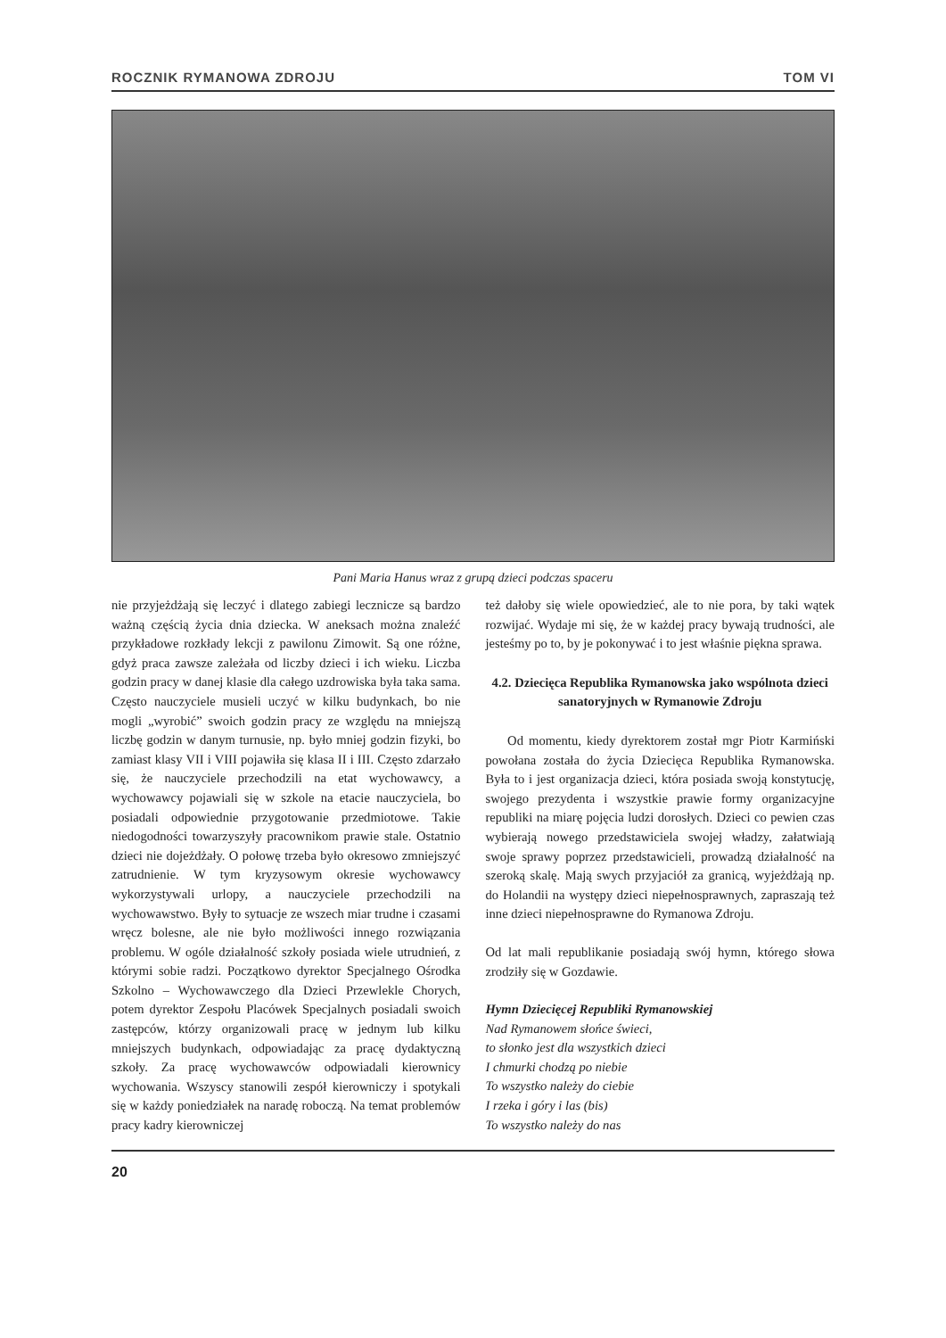ROCZNIK RYMANOWA ZDROJU TOM VI
Pani Maria Hanus wraz z grupą dzieci podczas spaceru
nie przyjeżdżają się leczyć i dlatego zabiegi lecznicze są bardzo ważną częścią życia dnia dziecka. W aneksach można znaleźć przykładowe rozkłady lekcji z pawilonu Zimowit. Są one różne, gdyż praca zawsze zależała od liczby dzieci i ich wieku. Liczba godzin pracy w danej klasie dla całego uzdrowiska była taka sama. Często nauczyciele musieli uczyć w kilku budynkach, bo nie mogli „wyrobić” swoich godzin pracy ze względu na mniejszą liczbę godzin w danym turnusie, np. było mniej godzin fizyki, bo zamiast klasy VII i VIII pojawiła się klasa II i III. Często zdarzało się, że nauczyciele przechodzili na etat wychowawcy, a wychowawcy pojawiali się w szkole na etacie nauczyciela, bo posiadali odpowiednie przygotowanie przedmiotowe. Takie niedogodności towarzyszyły pracownikom prawie stale. Ostatnio dzieci nie dojeżdżały. O połowę trzeba było okresowo zmniejszyć zatrudnienie. W tym kryzysowym okresie wychowawcy wykorzystywali urlopy, a nauczyciele przechodzili na wychowawstwo. Były to sytuacje ze wszech miar trudne i czasami wręcz bolesne, ale nie było możliwości innego rozwiązania problemu. W ogóle działalność szkoły posiada wiele utrudnień, z którymi sobie radzi. Początkowo dyrektor Specjalnego Ośrodka Szkolno – Wychowawczego dla Dzieci Przewlekle Chorych, potem dyrektor Zespołu Placówek Specjalnych posiadali swoich zastępców, którzy organizowali pracę w jednym lub kilku mniejszych budynkach, odpowiadając za pracę dydaktyczną szkoły. Za pracę wychowawców odpowiadali kierownicy wychowania. Wszyscy stanowili zespół kierowniczy i spotykali się w każdy poniedziałek na naradę roboczą. Na temat problemów pracy kadry kierowniczej
też dałoby się wiele opowiedzieć, ale to nie pora, by taki wątek rozwijać. Wydaje mi się, że w każdej pracy bywają trudności, ale jesteśmy po to, by je pokonywać i to jest właśnie piękna sprawa.
4.2. Dziecięca Republika Rymanowska jako wspólnota dzieci sanatoryjnych w Rymanowie Zdroju
Od momentu, kiedy dyrektorem został mgr Piotr Karmiński powołana została do życia Dziecięca Republika Rymanowska. Była to i jest organizacja dzieci, która posiada swoją konstytucję, swojego prezydenta i wszystkie prawie formy organizacyjne republiki na miarę pojęcia ludzi dorosłych. Dzieci co pewien czas wybierają nowego przedstawiciela swojej władzy, załatwiają swoje sprawy poprzez przedstawicieli, prowadzą działalność na szeroką skalę. Mają swych przyjaciół za granicą, wyjeżdżają np. do Holandii na występy dzieci niepełnosprawnych, zapraszają też inne dzieci niepełnosprawne do Rymanowa Zdroju.
Od lat mali republikanie posiadają swój hymn, którego słowa zrodziły się w Gozdawie.
Hymn Dziecięcej Republiki Rymanowskiej
Nad Rymanowem słońce świeci,
to słonko jest dla wszystkich dzieci
I chmurki chodzą po niebie
To wszystko należy do ciebie
I rzeka i góry i las (bis)
To wszystko należy do nas
20